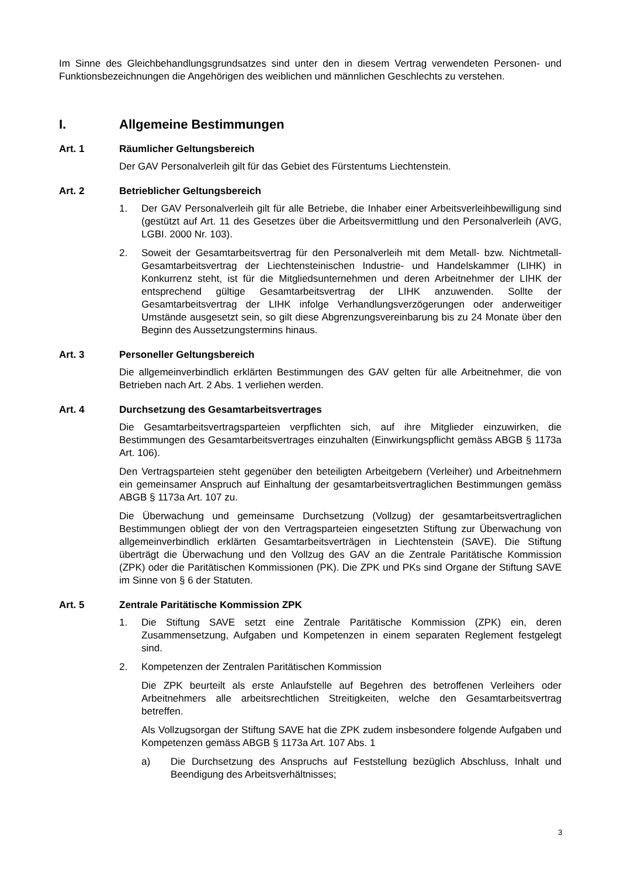Im Sinne des Gleichbehandlungsgrundsatzes sind unter den in diesem Vertrag verwendeten Personen- und Funktionsbezeichnungen die Angehörigen des weiblichen und männlichen Geschlechts zu verstehen.
I. Allgemeine Bestimmungen
Art. 1 Räumlicher Geltungsbereich
Der GAV Personalverleih gilt für das Gebiet des Fürstentums Liechtenstein.
Art. 2 Betrieblicher Geltungsbereich
1. Der GAV Personalverleih gilt für alle Betriebe, die Inhaber einer Arbeitsverleihbewilligung sind (gestützt auf Art. 11 des Gesetzes über die Arbeitsvermittlung und den Personalverleih (AVG, LGBI. 2000 Nr. 103).
2. Soweit der Gesamtarbeitsvertrag für den Personalverleih mit dem Metall- bzw. Nichtmetall-Gesamtarbeitsvertrag der Liechtensteinischen Industrie- und Handelskammer (LIHK) in Konkurrenz steht, ist für die Mitgliedsunternehmen und deren Arbeitnehmer der LIHK der entsprechend gültige Gesamtarbeitsvertrag der LIHK anzuwenden. Sollte der Gesamtarbeitsvertrag der LIHK infolge Verhandlungsverzögerungen oder anderweitiger Umstände ausgesetzt sein, so gilt diese Abgrenzungsvereinbarung bis zu 24 Monate über den Beginn des Aussetzungstermins hinaus.
Art. 3 Personeller Geltungsbereich
Die allgemeinverbindlich erklärten Bestimmungen des GAV gelten für alle Arbeitnehmer, die von Betrieben nach Art. 2 Abs. 1 verliehen werden.
Art. 4 Durchsetzung des Gesamtarbeitsvertrages
Die Gesamtarbeitsvertragsparteien verpflichten sich, auf ihre Mitglieder einzuwirken, die Bestimmungen des Gesamtarbeitsvertrages einzuhalten (Einwirkungspflicht gemäss ABGB § 1173a Art. 106).
Den Vertragsparteien steht gegenüber den beteiligten Arbeitgebern (Verleiher) und Arbeitnehmern ein gemeinsamer Anspruch auf Einhaltung der gesamtarbeitsvertraglichen Bestimmungen gemäss ABGB § 1173a Art. 107 zu.
Die Überwachung und gemeinsame Durchsetzung (Vollzug) der gesamtarbeitsvertraglichen Bestimmungen obliegt der von den Vertragsparteien eingesetzten Stiftung zur Überwachung von allgemeinverbindlich erklärten Gesamtarbeitsverträgen in Liechtenstein (SAVE). Die Stiftung überträgt die Überwachung und den Vollzug des GAV an die Zentrale Paritätische Kommission (ZPK) oder die Paritätischen Kommissionen (PK). Die ZPK und PKs sind Organe der Stiftung SAVE im Sinne von § 6 der Statuten.
Art. 5 Zentrale Paritätische Kommission ZPK
1. Die Stiftung SAVE setzt eine Zentrale Paritätische Kommission (ZPK) ein, deren Zusammensetzung, Aufgaben und Kompetenzen in einem separaten Reglement festgelegt sind.
2. Kompetenzen der Zentralen Paritätischen Kommission
Die ZPK beurteilt als erste Anlaufstelle auf Begehren des betroffenen Verleihers oder Arbeitnehmers alle arbeitsrechtlichen Streitigkeiten, welche den Gesamtarbeitsvertrag betreffen.
Als Vollzugsorgan der Stiftung SAVE hat die ZPK zudem insbesondere folgende Aufgaben und Kompetenzen gemäss ABGB § 1173a Art. 107 Abs. 1
a) Die Durchsetzung des Anspruchs auf Feststellung bezüglich Abschluss, Inhalt und Beendigung des Arbeitsverhältnisses;
3